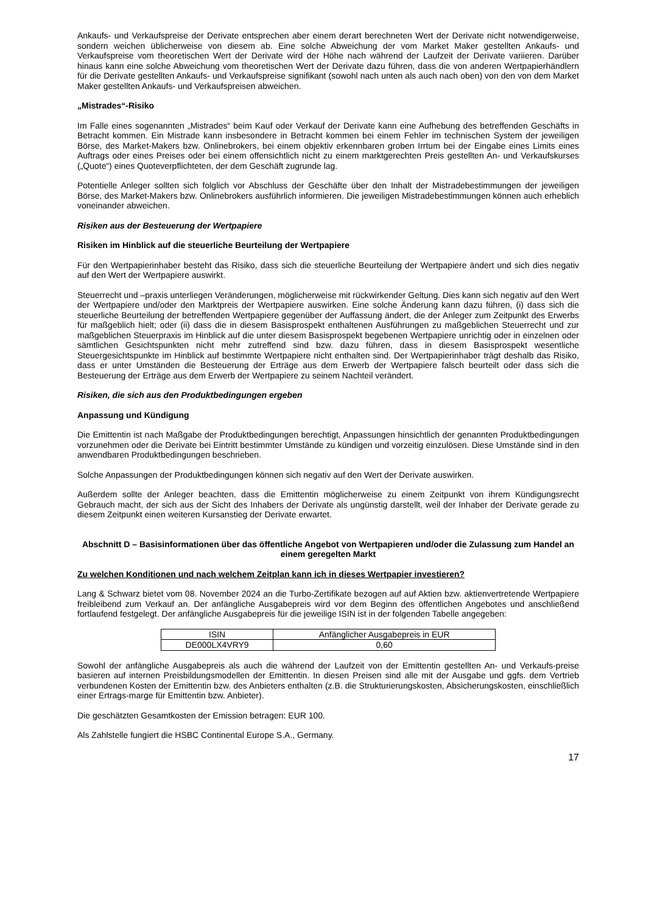Ankaufs- und Verkaufspreise der Derivate entsprechen aber einem derart berechneten Wert der Derivate nicht notwendigerweise, sondern weichen üblicherweise von diesem ab. Eine solche Abweichung der vom Market Maker gestellten Ankaufs- und Verkaufspreise vom theoretischen Wert der Derivate wird der Höhe nach während der Laufzeit der Derivate variieren. Darüber hinaus kann eine solche Abweichung vom theoretischen Wert der Derivate dazu führen, dass die von anderen Wertpapierhändlern für die Derivate gestellten Ankaufs- und Verkaufspreise signifikant (sowohl nach unten als auch nach oben) von den von dem Market Maker gestellten Ankaufs- und Verkaufspreisen abweichen.
„Mistrades“-Risiko
Im Falle eines sogenannten „Mistrades“ beim Kauf oder Verkauf der Derivate kann eine Aufhebung des betreffenden Geschäfts in Betracht kommen. Ein Mistrade kann insbesondere in Betracht kommen bei einem Fehler im technischen System der jeweiligen Börse, des Market-Makers bzw. Onlinebrokers, bei einem objektiv erkennbaren groben Irrtum bei der Eingabe eines Limits eines Auftrags oder eines Preises oder bei einem offensichtlich nicht zu einem marktgerechten Preis gestellten An- und Verkaufskurses („Quote“) eines Quoteverpflichteten, der dem Geschäft zugrunde lag.
Potentielle Anleger sollten sich folglich vor Abschluss der Geschäfte über den Inhalt der Mistradebestimmungen der jeweiligen Börse, des Market-Makers bzw. Onlinebrokers ausführlich informieren. Die jeweiligen Mistradebestimmungen können auch erheblich voneinander abweichen.
Risiken aus der Besteuerung der Wertpapiere
Risiken im Hinblick auf die steuerliche Beurteilung der Wertpapiere
Für den Wertpapierinhaber besteht das Risiko, dass sich die steuerliche Beurteilung der Wertpapiere ändert und sich dies negativ auf den Wert der Wertpapiere auswirkt.
Steuerrecht und –praxis unterliegen Veränderungen, möglicherweise mit rückwirkender Geltung. Dies kann sich negativ auf den Wert der Wertpapiere und/oder den Marktpreis der Wertpapiere auswirken. Eine solche Änderung kann dazu führen, (i) dass sich die steuerliche Beurteilung der betreffenden Wertpapiere gegenüber der Auffassung ändert, die der Anleger zum Zeitpunkt des Erwerbs für maßgeblich hielt; oder (ii) dass die in diesem Basisprospekt enthaltenen Ausführungen zu maßgeblichen Steuerrecht und zur maßgeblichen Steuerpraxis im Hinblick auf die unter diesem Basisprospekt begebenen Wertpapiere unrichtig oder in einzelnen oder sämtlichen Gesichtspunkten nicht mehr zutreffend sind bzw. dazu führen, dass in diesem Basisprospekt wesentliche Steuergesichtspunkte im Hinblick auf bestimmte Wertpapiere nicht enthalten sind. Der Wertpapierinhaber trägt deshalb das Risiko, dass er unter Umständen die Besteuerung der Erträge aus dem Erwerb der Wertpapiere falsch beurteilt oder dass sich die Besteuerung der Erträge aus dem Erwerb der Wertpapiere zu seinem Nachteil verändert.
Risiken, die sich aus den Produktbedingungen ergeben
Anpassung und Kündigung
Die Emittentin ist nach Maßgabe der Produktbedingungen berechtigt, Anpassungen hinsichtlich der genannten Produktbedingungen vorzunehmen oder die Derivate bei Eintritt bestimmter Umstände zu kündigen und vorzeitig einzulösen. Diese Umstände sind in den anwendbaren Produktbedingungen beschrieben.
Solche Anpassungen der Produktbedingungen können sich negativ auf den Wert der Derivate auswirken.
Außerdem sollte der Anleger beachten, dass die Emittentin möglicherweise zu einem Zeitpunkt von ihrem Kündigungsrecht Gebrauch macht, der sich aus der Sicht des Inhabers der Derivate als ungünstig darstellt, weil der Inhaber der Derivate gerade zu diesem Zeitpunkt einen weiteren Kursanstieg der Derivate erwartet.
Abschnitt D – Basisinformationen über das öffentliche Angebot von Wertpapieren und/oder die Zulassung zum Handel an einem geregelten Markt
Zu welchen Konditionen und nach welchem Zeitplan kann ich in dieses Wertpapier investieren?
Lang & Schwarz bietet vom 08. November 2024 an die Turbo-Zertifikate bezogen auf auf Aktien bzw. aktienvertretende Wertpapiere freibleibend zum Verkauf an. Der anfängliche Ausgabepreis wird vor dem Beginn des öffentlichen Angebotes und anschließend fortlaufend festgelegt. Der anfängliche Ausgabepreis für die jeweilige ISIN ist in der folgenden Tabelle angegeben:
| ISIN | Anfänglicher Ausgabepreis in EUR |
| --- | --- |
| DE000LX4VRY9 | 0,60 |
Sowohl der anfängliche Ausgabepreis als auch die während der Laufzeit von der Emittentin gestellten An- und Verkaufs-preise basieren auf internen Preisbildungsmodellen der Emittentin. In diesen Preisen sind alle mit der Ausgabe und ggfs. dem Vertrieb verbundenen Kosten der Emittentin bzw. des Anbieters enthalten (z.B. die Strukturierungskosten, Absicherungskosten, einschließlich einer Ertrags-marge für Emittentin bzw. Anbieter).
Die geschätzten Gesamtkosten der Emission betragen: EUR 100.
Als Zahlstelle fungiert die HSBC Continental Europe S.A., Germany.
17